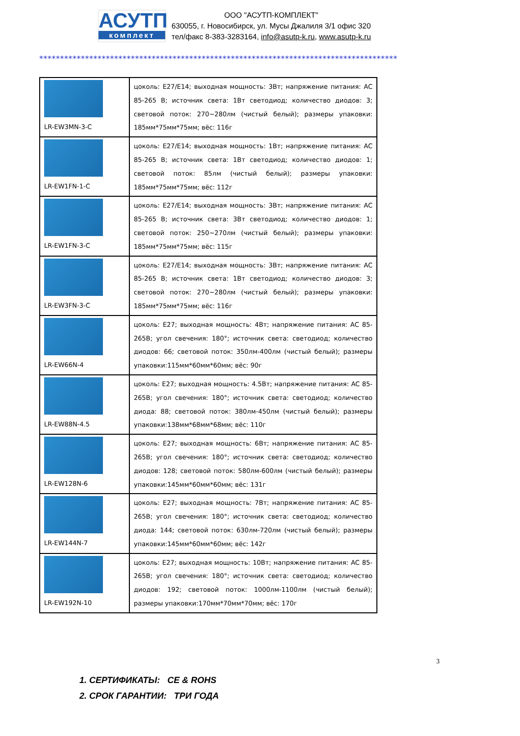АСУТП
комплект
ООО "АСУТП-КОМПЛЕКТ"
630055, г. Новосибирск, ул. Мусы Джалиля 3/1 офис 320
тел/факс 8-383-3283164, info@asutp-k.ru, www.asutp-k.ru
**************************************************************************************
| LR-EW3MN-3-C | цоколь: E27/E14; выходная мощность: 3Вт; напряжение питания: AC 85-265 В; источник света: 1Вт светодиод; количество диодов: 3; световой поток: 270~280лм (чистый белый); размеры упаковки: 185мм*75мм*75мм; вёс: 116г |
| LR-EW1FN-1-C | цоколь: E27/E14; выходная мощность: 1Вт; напряжение питания: AC 85-265 В; источник света: 1Вт светодиод; количество диодов: 1; световой поток: 85лм (чистый белый); размеры упаковки: 185мм*75мм*75мм; вёс: 112г |
| LR-EW1FN-3-C | цоколь: E27/E14; выходная мощность: 3Вт; напряжение питания: AC 85-265 В; источник света: 3Вт светодиод; количество диодов: 1; световой поток: 250~270лм (чистый белый); размеры упаковки: 185мм*75мм*75мм; вёс: 115г |
| LR-EW3FN-3-C | цоколь: E27/E14; выходная мощность: 3Вт; напряжение питания: AC 85-265 В; источник света: 1Вт светодиод; количество диодов: 3; световой поток: 270~280лм (чистый белый); размеры упаковки: 185мм*75мм*75мм; вёс: 116г |
| LR-EW66N-4 | цоколь: E27; выходная мощность: 4Вт; напряжение питания: AC 85-265В; угол свечения: 180°; источник света: светодиод; количество диодов: 66; световой поток: 350лм-400лм (чистый белый); размеры упаковки:115мм*60мм*60мм; вёс: 90г |
| LR-EW88N-4.5 | цоколь: E27; выходная мощность: 4.5Вт; напряжение питания: AC 85-265В; угол свечения: 180°; источник света: светодиод; количество диода: 88; световой поток: 380лм-450лм (чистый белый); размеры упаковки:138мм*68мм*68мм; вёс: 110г |
| LR-EW128N-6 | цоколь: E27; выходная мощность: 6Вт; напряжение питания: AC 85-265В; угол свечения: 180°; источник света: светодиод; количество диодов: 128; световой поток: 580лм-600лм (чистый белый); размеры упаковки:145мм*60мм*60мм; вёс: 131г |
| LR-EW144N-7 | цоколь: E27; выходная мощность: 7Вт; напряжение питания: AC 85-265В; угол свечения: 180°; источник света: светодиод; количество диода: 144; световой поток: 630лм-720лм (чистый белый); размеры упаковки:145мм*60мм*60мм; вёс: 142г |
| LR-EW192N-10 | цоколь: E27; выходная мощность: 10Вт; напряжение питания: AC 85-265В; угол свечения: 180°; источник света: светодиод; количество диодов: 192; световой поток: 1000лм-1100лм (чистый белый); размеры упаковки:170мм*70мм*70мм; вёс: 170г |
1. СЕРТИФИКАТЫ: CE & ROHS
2. СРОК ГАРАНТИИ: ТРИ ГОДА
3